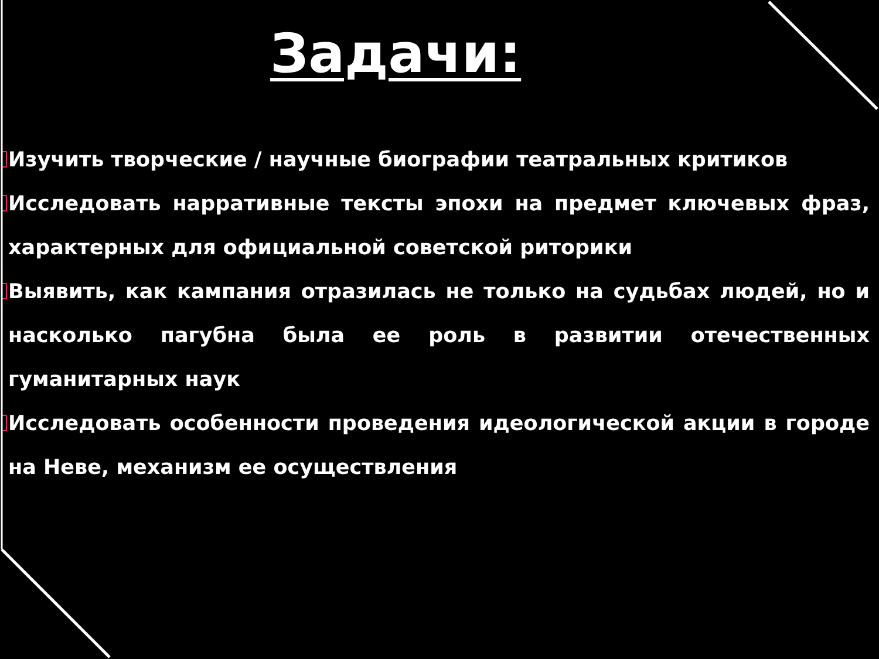Задачи:
Изучить творческие / научные биографии театральных критиков
Исследовать нарративные тексты эпохи на предмет ключевых фраз, характерных для официальной советской риторики
Выявить, как кампания отразилась не только на судьбах людей, но и насколько пагубна была ее роль в развитии отечественных гуманитарных наук
Исследовать особенности проведения идеологической акции в городе на Неве, механизм ее осуществления